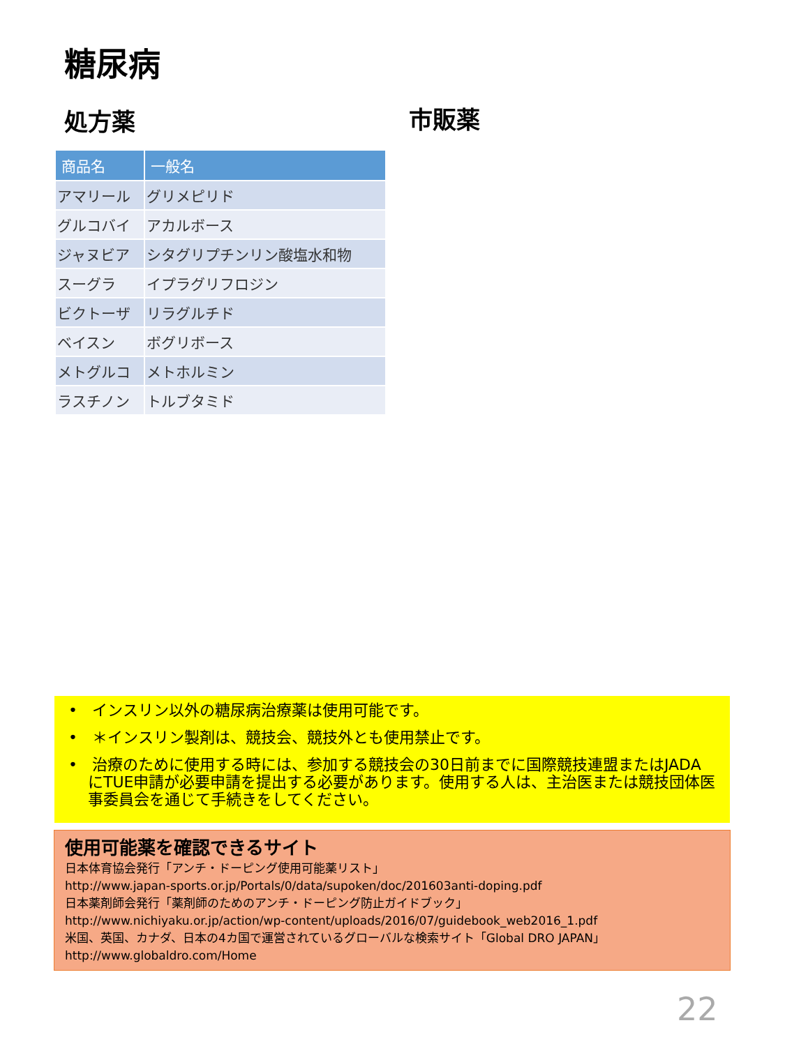糖尿病
処方薬 市販薬
| 商品名 | 一般名 |
| --- | --- |
| アマリール | グリメピリド |
| グルコバイ | アカルボース |
| ジャヌビア | シタグリプチンリン酸塩水和物 |
| スーグラ | イプラグリフロジン |
| ビクトーザ | リラグルチド |
| ベイスン | ボグリボース |
| メトグルコ | メトホルミン |
| ラスチノン | トルブタミド |
• インスリン以外の糖尿病治療薬は使用可能です。
• ＊インスリン製剤は、競技会、競技外とも使用禁止です。
• 治療のために使用する時には、参加する競技会の30日前までに国際競技連盟またはJADAにTUE申請が必要申請を提出する必要があります。使用する人は、主治医または競技団体医事委員会を通じて手続きをしてください。
使用可能薬を確認できるサイト
日本体育協会発行「アンチ・ドーピング使用可能薬リスト」
http://www.japan-sports.or.jp/Portals/0/data/supoken/doc/201603anti-doping.pdf
日本薬剤師会発行「薬剤師のためのアンチ・ドーピング防止ガイドブック」
http://www.nichiyaku.or.jp/action/wp-content/uploads/2016/07/guidebook_web2016_1.pdf
米国、英国、カナダ、日本の4カ国で運営されているグローバルな検索サイト「Global DRO JAPAN」
http://www.globaldro.com/Home
22